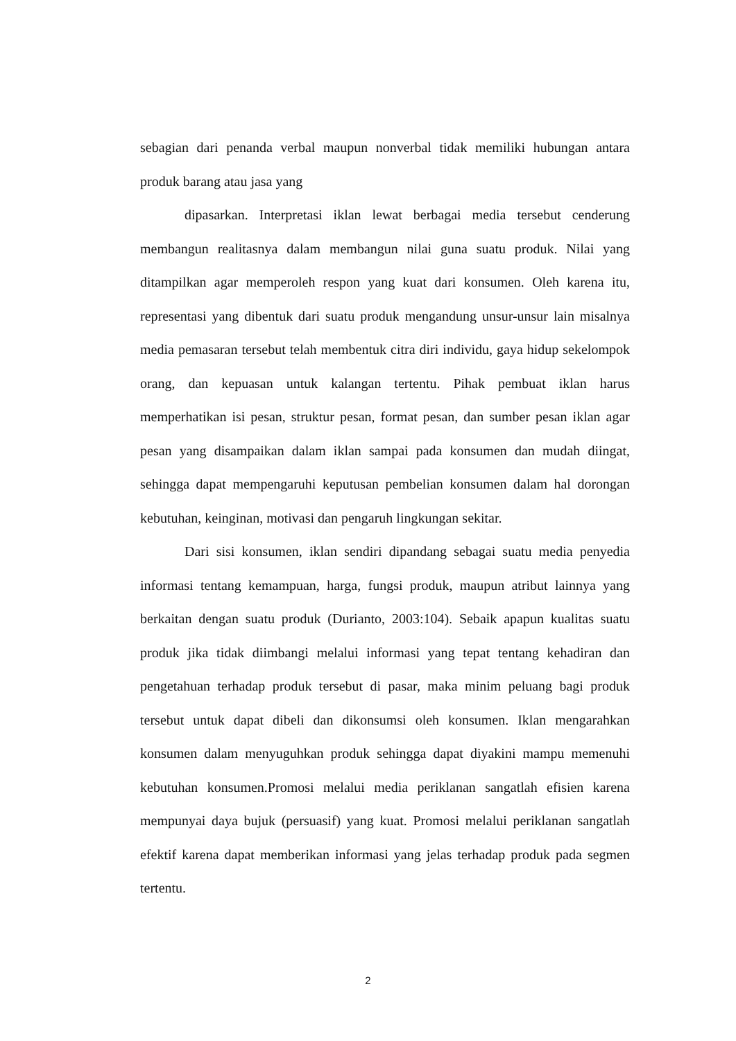sebagian dari penanda verbal maupun nonverbal tidak memiliki hubungan antara produk barang atau jasa yang
dipasarkan. Interpretasi iklan lewat berbagai media tersebut cenderung membangun realitasnya dalam membangun nilai guna suatu produk. Nilai yang ditampilkan agar memperoleh respon yang kuat dari konsumen. Oleh karena itu, representasi yang dibentuk dari suatu produk mengandung unsur-unsur lain misalnya media pemasaran tersebut telah membentuk citra diri individu, gaya hidup sekelompok orang, dan kepuasan untuk kalangan tertentu. Pihak pembuat iklan harus memperhatikan isi pesan, struktur pesan, format pesan, dan sumber pesan iklan agar pesan yang disampaikan dalam iklan sampai pada konsumen dan mudah diingat, sehingga dapat mempengaruhi keputusan pembelian konsumen dalam hal dorongan kebutuhan, keinginan, motivasi dan pengaruh lingkungan sekitar.
Dari sisi konsumen, iklan sendiri dipandang sebagai suatu media penyedia informasi tentang kemampuan, harga, fungsi produk, maupun atribut lainnya yang berkaitan dengan suatu produk (Durianto, 2003:104). Sebaik apapun kualitas suatu produk jika tidak diimbangi melalui informasi yang tepat tentang kehadiran dan pengetahuan terhadap produk tersebut di pasar, maka minim peluang bagi produk tersebut untuk dapat dibeli dan dikonsumsi oleh konsumen. Iklan mengarahkan konsumen dalam menyuguhkan produk sehingga dapat diyakini mampu memenuhi kebutuhan konsumen.Promosi melalui media periklanan sangatlah efisien karena mempunyai daya bujuk (persuasif) yang kuat. Promosi melalui periklanan sangatlah efektif karena dapat memberikan informasi yang jelas terhadap produk pada segmen tertentu.
2